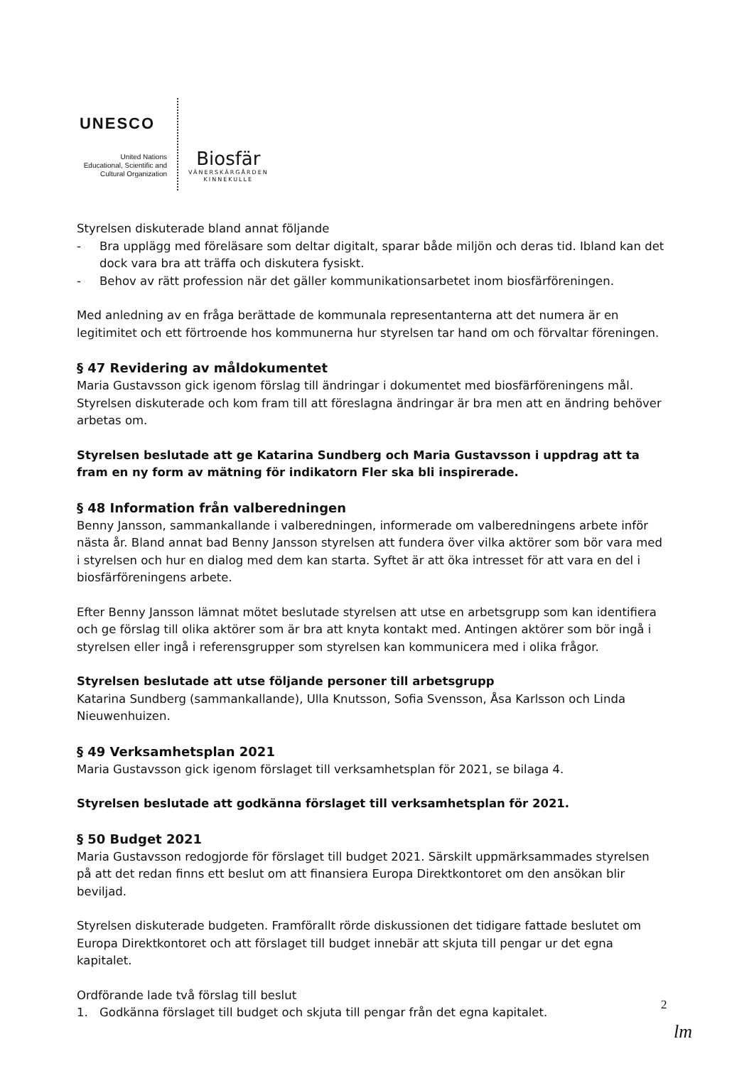UNESCO
United Nations
Educational, Scientific and
Cultural Organization
Biosfär
VÄNERSKÄRGÅRDEN
KINNEKULLE
Styrelsen diskuterade bland annat följande
- Bra upplägg med föreläsare som deltar digitalt, sparar både miljön och deras tid. Ibland kan det dock vara bra att träffa och diskutera fysiskt.
- Behov av rätt profession när det gäller kommunikationsarbetet inom biosfärföreningen.
Med anledning av en fråga berättade de kommunala representanterna att det numera är en legitimitet och ett förtroende hos kommunerna hur styrelsen tar hand om och förvaltar föreningen.
§ 47 Revidering av måldokumentet
Maria Gustavsson gick igenom förslag till ändringar i dokumentet med biosfärföreningens mål. Styrelsen diskuterade och kom fram till att föreslagna ändringar är bra men att en ändring behöver arbetas om.
Styrelsen beslutade att ge Katarina Sundberg och Maria Gustavsson i uppdrag att ta fram en ny form av mätning för indikatorn Fler ska bli inspirerade.
§ 48 Information från valberedningen
Benny Jansson, sammankallande i valberedningen, informerade om valberedningens arbete inför nästa år. Bland annat bad Benny Jansson styrelsen att fundera över vilka aktörer som bör vara med i styrelsen och hur en dialog med dem kan starta. Syftet är att öka intresset för att vara en del i biosfärföreningens arbete.
Efter Benny Jansson lämnat mötet beslutade styrelsen att utse en arbetsgrupp som kan identifiera och ge förslag till olika aktörer som är bra att knyta kontakt med. Antingen aktörer som bör ingå i styrelsen eller ingå i referensgrupper som styrelsen kan kommunicera med i olika frågor.
Styrelsen beslutade att utse följande personer till arbetsgrupp
Katarina Sundberg (sammankallande), Ulla Knutsson, Sofia Svensson, Åsa Karlsson och Linda Nieuwenhuizen.
§ 49 Verksamhetsplan 2021
Maria Gustavsson gick igenom förslaget till verksamhetsplan för 2021, se bilaga 4.
Styrelsen beslutade att godkänna förslaget till verksamhetsplan för 2021.
§ 50 Budget 2021
Maria Gustavsson redogjorde för förslaget till budget 2021. Särskilt uppmärksammades styrelsen på att det redan finns ett beslut om att finansiera Europa Direktkontoret om den ansökan blir beviljad.
Styrelsen diskuterade budgeten. Framförallt rörde diskussionen det tidigare fattade beslutet om Europa Direktkontoret och att förslaget till budget innebär att skjuta till pengar ur det egna kapitalet.
Ordförande lade två förslag till beslut
1. Godkänna förslaget till budget och skjuta till pengar från det egna kapitalet.
2
lm